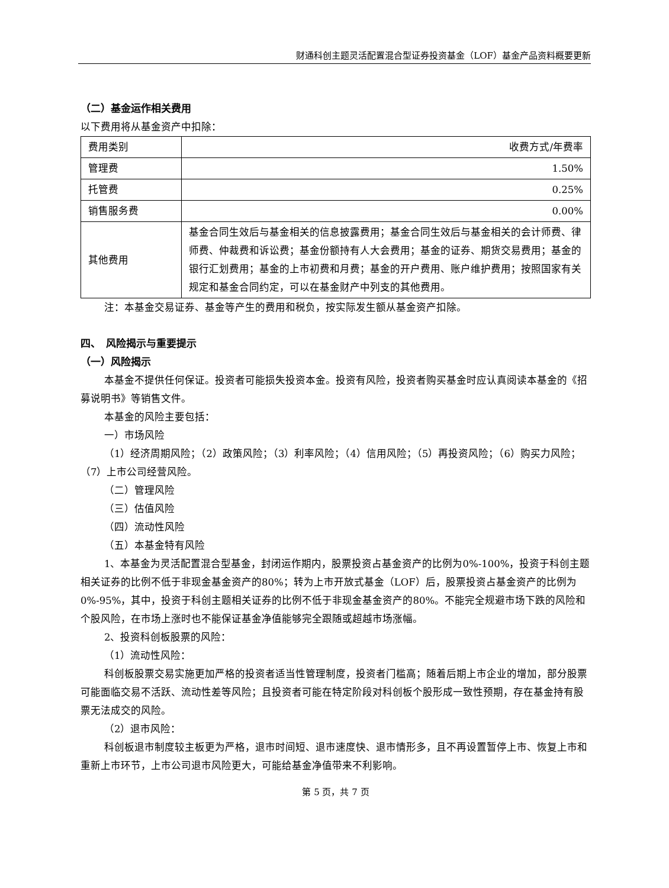财通科创主题灵活配置混合型证券投资基金（LOF）基金产品资料概要更新
（二）基金运作相关费用
以下费用将从基金资产中扣除：
| 费用类别 | 收费方式/年费率 |
| 管理费 | 1.50% |
| 托管费 | 0.25% |
| 销售服务费 | 0.00% |
| 其他费用 | 基金合同生效后与基金相关的信息披露费用；基金合同生效后与基金相关的会计师费、律师费、仲裁费和诉讼费；基金份额持有人大会费用；基金的证券、期货交易费用；基金的银行汇划费用；基金的上市初费和月费；基金的开户费用、账户维护费用；按照国家有关规定和基金合同约定，可以在基金财产中列支的其他费用。 |
注：本基金交易证券、基金等产生的费用和税负，按实际发生额从基金资产扣除。
四、　风险揭示与重要提示
（一）风险揭示
本基金不提供任何保证。投资者可能损失投资本金。投资有风险，投资者购买基金时应认真阅读本基金的《招募说明书》等销售文件。
本基金的风险主要包括：
一）市场风险
（1）经济周期风险；（2）政策风险；（3）利率风险；（4）信用风险；（5）再投资风险；（6）购买力风险；（7）上市公司经营风险。
（二）管理风险
（三）估值风险
（四）流动性风险
（五）本基金特有风险
1、本基金为灵活配置混合型基金，封闭运作期内，股票投资占基金资产的比例为0%-100%，投资于科创主题相关证券的比例不低于非现金基金资产的80%；转为上市开放式基金（LOF）后，股票投资占基金资产的比例为0%-95%，其中，投资于科创主题相关证券的比例不低于非现金基金资产的80%。不能完全规避市场下跌的风险和个股风险，在市场上涨时也不能保证基金净值能够完全跟随或超越市场涨幅。
2、投资科创板股票的风险：
（1）流动性风险：
科创板股票交易实施更加严格的投资者适当性管理制度，投资者门槛高；随着后期上市企业的增加，部分股票可能面临交易不活跃、流动性差等风险；且投资者可能在特定阶段对科创板个股形成一致性预期，存在基金持有股票无法成交的风险。
（2）退市风险：
科创板退市制度较主板更为严格，退市时间短、退市速度快、退市情形多，且不再设置暂停上市、恢复上市和重新上市环节，上市公司退市风险更大，可能给基金净值带来不利影响。
第 5 页，共 7 页